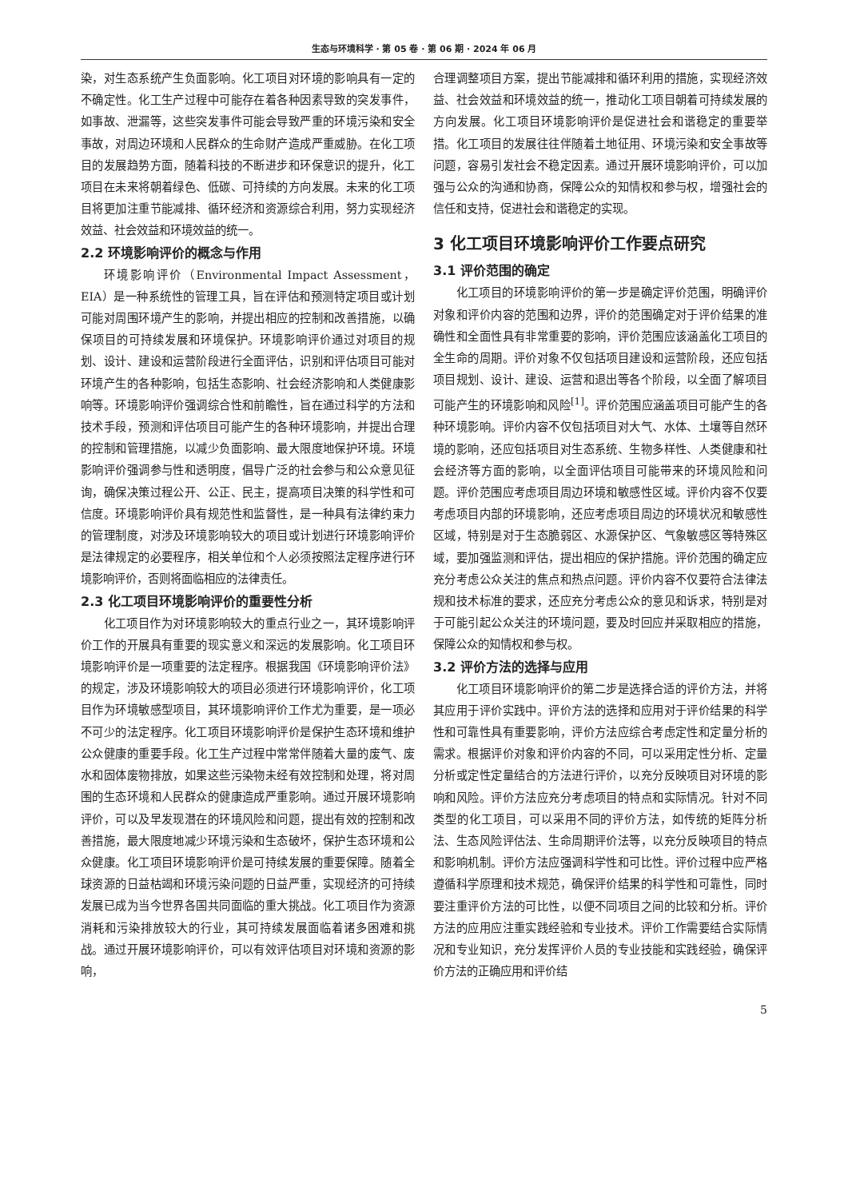生态与环境科学 · 第 05 卷 · 第 06 期 · 2024 年 06 月
染，对生态系统产生负面影响。化工项目对环境的影响具有一定的不确定性。化工生产过程中可能存在着各种因素导致的突发事件，如事故、泄漏等，这些突发事件可能会导致严重的环境污染和安全事故，对周边环境和人民群众的生命财产造成严重威胁。在化工项目的发展趋势方面，随着科技的不断进步和环保意识的提升，化工项目在未来将朝着绿色、低碳、可持续的方向发展。未来的化工项目将更加注重节能减排、循环经济和资源综合利用，努力实现经济效益、社会效益和环境效益的统一。
2.2 环境影响评价的概念与作用
环境影响评价（Environmental Impact Assessment，EIA）是一种系统性的管理工具，旨在评估和预测特定项目或计划可能对周围环境产生的影响，并提出相应的控制和改善措施，以确保项目的可持续发展和环境保护。环境影响评价通过对项目的规划、设计、建设和运营阶段进行全面评估，识别和评估项目可能对环境产生的各种影响，包括生态影响、社会经济影响和人类健康影响等。环境影响评价强调综合性和前瞻性，旨在通过科学的方法和技术手段，预测和评估项目可能产生的各种环境影响，并提出合理的控制和管理措施，以减少负面影响、最大限度地保护环境。环境影响评价强调参与性和透明度，倡导广泛的社会参与和公众意见征询，确保决策过程公开、公正、民主，提高项目决策的科学性和可信度。环境影响评价具有规范性和监督性，是一种具有法律约束力的管理制度，对涉及环境影响较大的项目或计划进行环境影响评价是法律规定的必要程序，相关单位和个人必须按照法定程序进行环境影响评价，否则将面临相应的法律责任。
2.3 化工项目环境影响评价的重要性分析
化工项目作为对环境影响较大的重点行业之一，其环境影响评价工作的开展具有重要的现实意义和深远的发展影响。化工项目环境影响评价是一项重要的法定程序。根据我国《环境影响评价法》的规定，涉及环境影响较大的项目必须进行环境影响评价，化工项目作为环境敏感型项目，其环境影响评价工作尤为重要，是一项必不可少的法定程序。化工项目环境影响评价是保护生态环境和维护公众健康的重要手段。化工生产过程中常常伴随着大量的废气、废水和固体废物排放，如果这些污染物未经有效控制和处理，将对周围的生态环境和人民群众的健康造成严重影响。通过开展环境影响评价，可以及早发现潜在的环境风险和问题，提出有效的控制和改善措施，最大限度地减少环境污染和生态破坏，保护生态环境和公众健康。化工项目环境影响评价是可持续发展的重要保障。随着全球资源的日益枯竭和环境污染问题的日益严重，实现经济的可持续发展已成为当今世界各国共同面临的重大挑战。化工项目作为资源消耗和污染排放较大的行业，其可持续发展面临着诸多困难和挑战。通过开展环境影响评价，可以有效评估项目对环境和资源的影响，
合理调整项目方案，提出节能减排和循环利用的措施，实现经济效益、社会效益和环境效益的统一，推动化工项目朝着可持续发展的方向发展。化工项目环境影响评价是促进社会和谐稳定的重要举措。化工项目的发展往往伴随着土地征用、环境污染和安全事故等问题，容易引发社会不稳定因素。通过开展环境影响评价，可以加强与公众的沟通和协商，保障公众的知情权和参与权，增强社会的信任和支持，促进社会和谐稳定的实现。
3 化工项目环境影响评价工作要点研究
3.1 评价范围的确定
化工项目的环境影响评价的第一步是确定评价范围，明确评价对象和评价内容的范围和边界，评价的范围确定对于评价结果的准确性和全面性具有非常重要的影响，评价范围应该涵盖化工项目的全生命的周期。评价对象不仅包括项目建设和运营阶段，还应包括项目规划、设计、建设、运营和退出等各个阶段，以全面了解项目可能产生的环境影响和风险<sup>[1]</sup>。评价范围应涵盖项目可能产生的各种环境影响。评价内容不仅包括项目对大气、水体、土壤等自然环境的影响，还应包括项目对生态系统、生物多样性、人类健康和社会经济等方面的影响，以全面评估项目可能带来的环境风险和问题。评价范围应考虑项目周边环境和敏感性区域。评价内容不仅要考虑项目内部的环境影响，还应考虑项目周边的环境状况和敏感性区域，特别是对于生态脆弱区、水源保护区、气象敏感区等特殊区域，要加强监测和评估，提出相应的保护措施。评价范围的确定应充分考虑公众关注的焦点和热点问题。评价内容不仅要符合法律法规和技术标准的要求，还应充分考虑公众的意见和诉求，特别是对于可能引起公众关注的环境问题，要及时回应并采取相应的措施，保障公众的知情权和参与权。
3.2 评价方法的选择与应用
化工项目环境影响评价的第二步是选择合适的评价方法，并将其应用于评价实践中。评价方法的选择和应用对于评价结果的科学性和可靠性具有重要影响，评价方法应综合考虑定性和定量分析的需求。根据评价对象和评价内容的不同，可以采用定性分析、定量分析或定性定量结合的方法进行评价，以充分反映项目对环境的影响和风险。评价方法应充分考虑项目的特点和实际情况。针对不同类型的化工项目，可以采用不同的评价方法，如传统的矩阵分析法、生态风险评估法、生命周期评价法等，以充分反映项目的特点和影响机制。评价方法应强调科学性和可比性。评价过程中应严格遵循科学原理和技术规范，确保评价结果的科学性和可靠性，同时要注重评价方法的可比性，以便不同项目之间的比较和分析。评价方法的应用应注重实践经验和专业技术。评价工作需要结合实际情况和专业知识，充分发挥评价人员的专业技能和实践经验，确保评价方法的正确应用和评价结
5